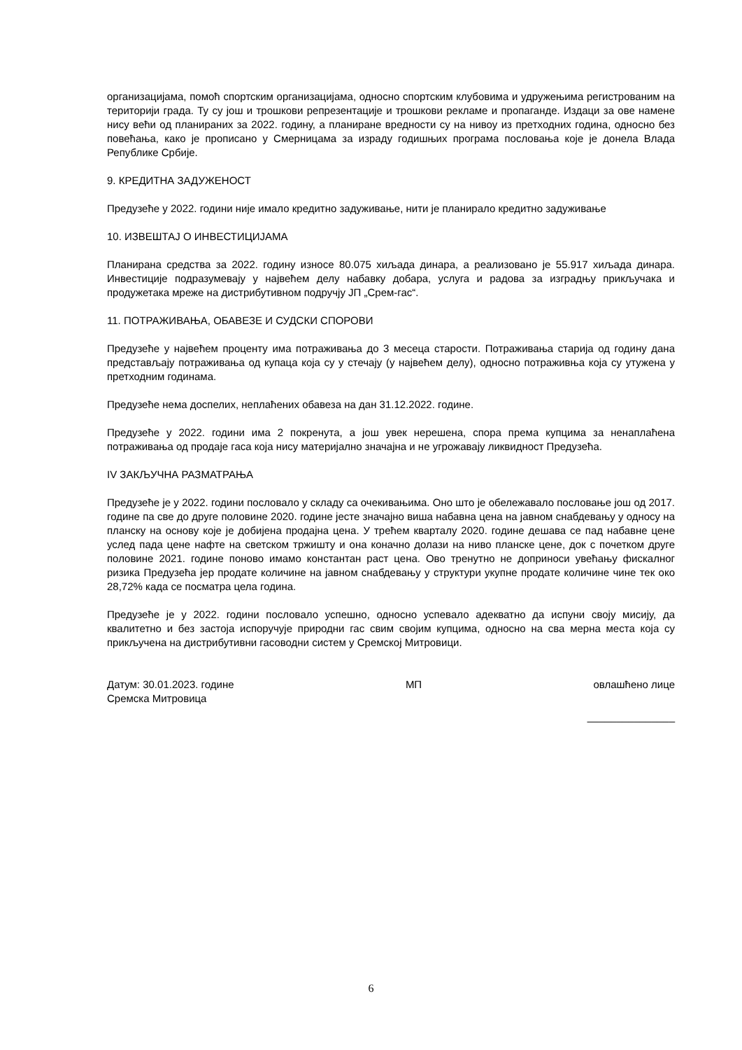организацијама, помоћ спортским организацијама, односно спортским клубовима и удружењима регистрованим на територији града. Ту су још и трошкови репрезентације и трошкови рекламе и пропаганде. Издаци за ове намене нису већи од планираних за 2022. годину, а планиране вредности су на нивоу из претходних година, односно без повећања, како је прописано у Смерницама за израду годишњих програма пословања које је донела Влада Републике Србије.
9. КРЕДИТНА ЗАДУЖЕНОСТ
Предузеће у 2022. години није имало кредитно задуживање, нити је планирало кредитно задуживање
10. ИЗВЕШТАЈ О ИНВЕСТИЦИЈАМА
Планирана средства за 2022. годину износе 80.075 хиљада динара, а реализовано је 55.917 хиљада динара. Инвестиције подразумевају у највећем делу набавку добара, услуга и радова за изградњу прикључака и продужетака мреже на дистрибутивном подручју ЈП „Срем-гас“.
11. ПОТРАЖИВАЊА, ОБАВЕЗЕ И СУДСКИ СПОРОВИ
Предузеће у највећем проценту има потраживања до 3 месеца старости. Потраживања старија од годину дана представљају потраживања од купаца која су у стечају (у највећем делу), односно потраживња која су утужена у претходним годинама.
Предузеће нема доспелих, неплаћених обавеза на дан 31.12.2022. године.
Предузеће у 2022. години има 2 покренута, а још увек нерешена, спора према купцима за ненаплаћена потраживања од продаје гаса која нису материјално значајна и не угрожавају ликвидност Предузећа.
IV ЗАКЉУЧНА РАЗМАТРАЊА
Предузеће је у 2022. години пословало у складу са очекивањима. Оно што је обележавало пословање још од 2017. године па све до друге половине 2020. године јесте значајно виша набавна цена на јавном снабдевању у односу на планску на основу које је добијена продајна цена. У трећем кварталу 2020. године дешава се пад набавне цене услед пада цене нафте на светском тржишту и она коначно долази на ниво планске цене, док с почетком друге половине 2021. године поново имамо константан раст цена. Ово тренутно не доприноси увећању фискалног ризика Предузећа јер продате количине на јавном снабдевању у структури укупне продате количине чине тек око 28,72% када се посматра цела година.
Предузеће је у 2022. години пословало успешно, односно успевало адекватно да испуни своју мисију, да квалитетно и без застоја испоручује природни гас свим својим купцима, односно на сва мерна места која су прикључена на дистрибутивни гасоводни систем у Сремској Митровици.
Датум: 30.01.2023. године
Сремска Митровица МП овлашћено лице
_______________
6